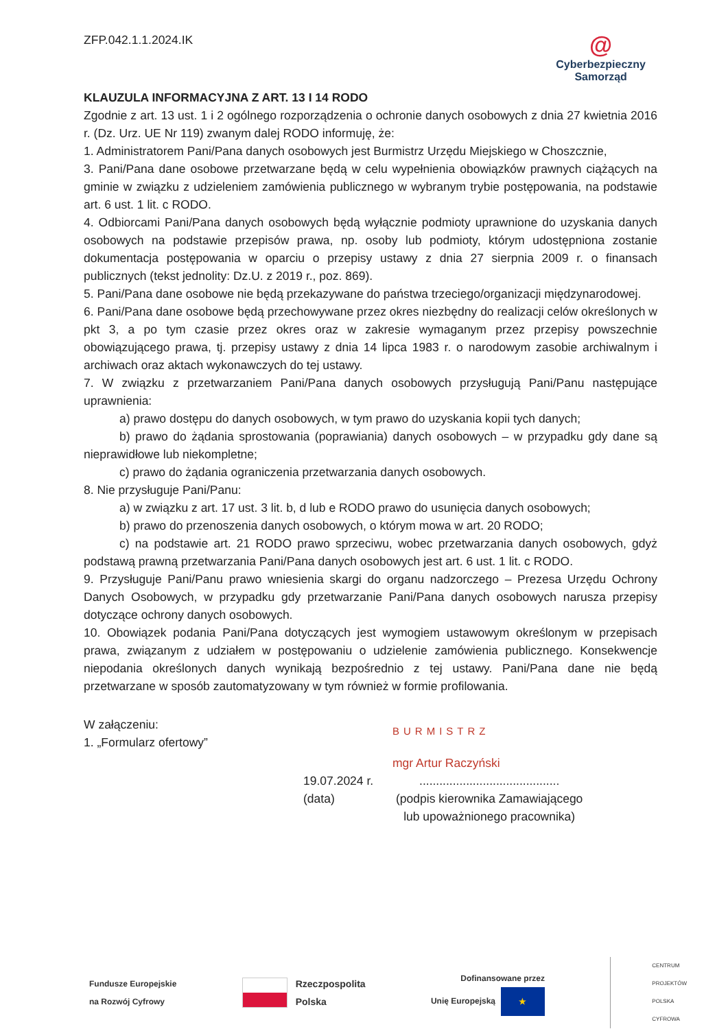ZFP.042.1.1.2024.IK
@
Cyberbezpieczny
Samorząd
KLAUZULA INFORMACYJNA Z ART. 13 I 14 RODO
Zgodnie z art. 13 ust. 1 i 2 ogólnego rozporządzenia o ochronie danych osobowych z dnia 27 kwietnia 2016 r. (Dz. Urz. UE Nr 119) zwanym dalej RODO informuję, że:
1. Administratorem Pani/Pana danych osobowych jest Burmistrz Urzędu Miejskiego w Choszcznie,
3. Pani/Pana dane osobowe przetwarzane będą w celu wypełnienia obowiązków prawnych ciążących na gminie w związku z udzieleniem zamówienia publicznego w wybranym trybie postępowania, na podstawie art. 6 ust. 1 lit. c RODO.
4. Odbiorcami Pani/Pana danych osobowych będą wyłącznie podmioty uprawnione do uzyskania danych osobowych na podstawie przepisów prawa, np. osoby lub podmioty, którym udostępniona zostanie dokumentacja postępowania w oparciu o przepisy ustawy z dnia 27 sierpnia 2009 r. o finansach publicznych (tekst jednolity: Dz.U. z 2019 r., poz. 869).
5. Pani/Pana dane osobowe nie będą przekazywane do państwa trzeciego/organizacji międzynarodowej.
6. Pani/Pana dane osobowe będą przechowywane przez okres niezbędny do realizacji celów określonych w pkt 3, a po tym czasie przez okres oraz w zakresie wymaganym przez przepisy powszechnie obowiązującego prawa, tj. przepisy ustawy z dnia 14 lipca 1983 r. o narodowym zasobie archiwalnym i archiwach oraz aktach wykonawczych do tej ustawy.
7. W związku z przetwarzaniem Pani/Pana danych osobowych przysługują Pani/Panu następujące uprawnienia:
a) prawo dostępu do danych osobowych, w tym prawo do uzyskania kopii tych danych;
b) prawo do żądania sprostowania (poprawiania) danych osobowych – w przypadku gdy dane są nieprawidłowe lub niekompletne;
c) prawo do żądania ograniczenia przetwarzania danych osobowych.
8. Nie przysługuje Pani/Panu:
a) w związku z art. 17 ust. 3 lit. b, d lub e RODO prawo do usunięcia danych osobowych;
b) prawo do przenoszenia danych osobowych, o którym mowa w art. 20 RODO;
c) na podstawie art. 21 RODO prawo sprzeciwu, wobec przetwarzania danych osobowych, gdyż podstawą prawną przetwarzania Pani/Pana danych osobowych jest art. 6 ust. 1 lit. c RODO.
9. Przysługuje Pani/Panu prawo wniesienia skargi do organu nadzorczego – Prezesa Urzędu Ochrony Danych Osobowych, w przypadku gdy przetwarzanie Pani/Pana danych osobowych narusza przepisy dotyczące ochrony danych osobowych.
10. Obowiązek podania Pani/Pana dotyczących jest wymogiem ustawowym określonym w przepisach prawa, związanym z udziałem w postępowaniu o udzielenie zamówienia publicznego. Konsekwencje niepodania określonych danych wynikają bezpośrednio z tej ustawy. Pani/Pana dane nie będą przetwarzane w sposób zautomatyzowany w tym również w formie profilowania.
W załączeniu:
1. „Formularz ofertowy”
BURMISTRZ
mgr Artur Raczyński
19.07.2024 r.
(data)
..........................................
(podpis kierownika Zamawiającego
lub upoważnionego pracownika)
Fundusze Europejskie
na Rozwój Cyfrowy
Rzeczpospolita
Polska
Dofinansowane przez
Unię Europejską ★
CENTRUM
PROJEKTÓW
POLSKA
CYFROWA